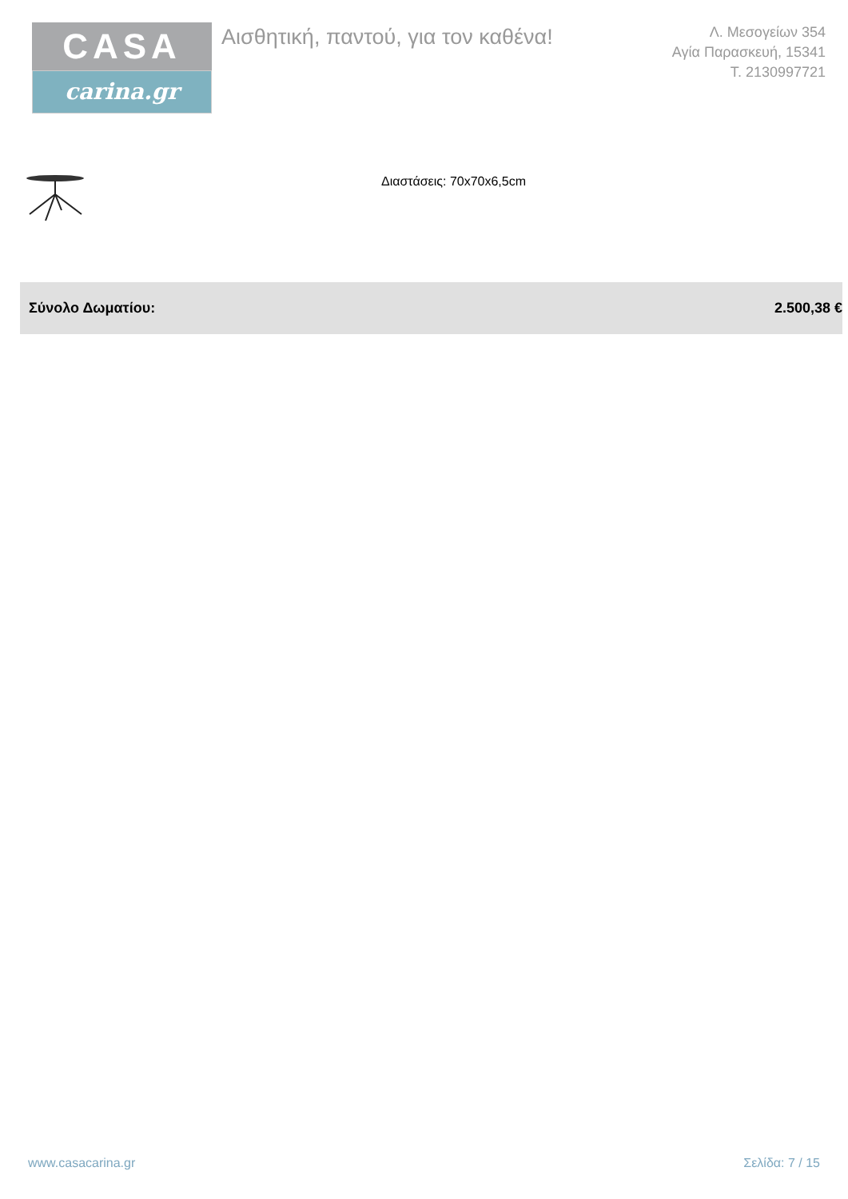CASA
carina.gr
Αισθητική, παντού, για τον καθένα!
Λ. Μεσογείων 354
Αγία Παρασκευή, 15341
Τ. 2130997721
Διαστάσεις: 70x70x6,5cm
| Σύνολο Δωματίου: | 2.500,38 € |
www.casacarina.gr Σελίδα: 7 / 15